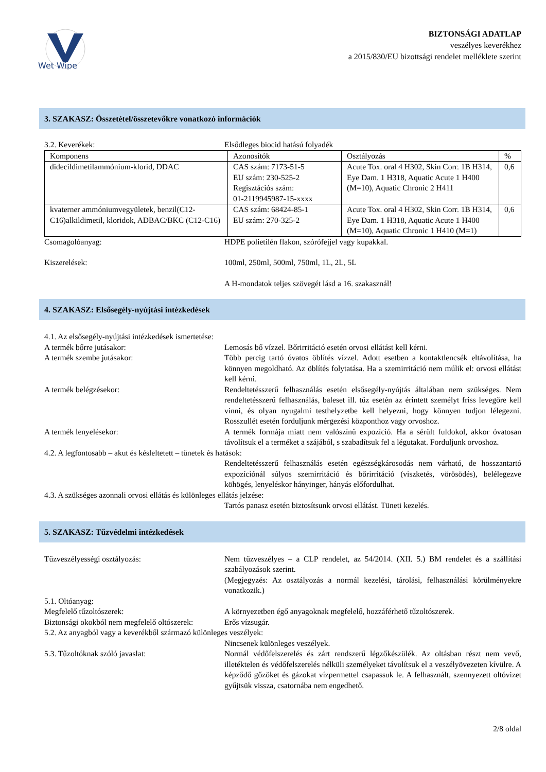Wet Wipe
BIZTONSÁGI ADATLAP
veszélyes keverékhez
a 2015/830/EU bizottsági rendelet melléklete szerint
3. SZAKASZ: Összetétel/összetevőkre vonatkozó információk
3.2. Keverékek: Elsődleges biocid hatású folyadék
| Komponens | Azonosítók | Osztályozás | % |
| didecildimetilammónium-klorid, DDAC | CAS szám: 7173-51-5 EU szám: 230-525-2 Regisztációs szám: 01-2119945987-15-xxxx | Acute Tox. oral 4 H302, Skin Corr. 1B H314, Eye Dam. 1 H318, Aquatic Acute 1 H400 (M=10), Aquatic Chronic 2 H411 | 0,6 |
| kvaterner ammóniumvegyületek, benzil(C12-C16)alkildimetil, kloridok, ADBAC/BKC (C12-C16) | CAS szám: 68424-85-1 EU szám: 270-325-2 | Acute Tox. oral 4 H302, Skin Corr. 1B H314, Eye Dam. 1 H318, Aquatic Acute 1 H400 (M=10), Aquatic Chronic 1 H410 (M=1) | 0,6 |
Csomagolóanyag: HDPE polietilén flakon, szórófejjel vagy kupakkal.
Kiszerelések: 100ml, 250ml, 500ml, 750ml, 1L, 2L, 5L
A H-mondatok teljes szövegét lásd a 16. szakasznál!
4. SZAKASZ: Elsősegély-nyújtási intézkedések
4.1. Az elsősegély-nyújtási intézkedések ismertetése:
A termék bőrre jutásakor: Lemosás bő vízzel. Bőrirritáció esetén orvosi ellátást kell kérni.
A termék szembe jutásakor: Több percig tartó óvatos öblítés vízzel. Adott esetben a kontaktlencsék eltávolítása, ha könnyen megoldható. Az öblítés folytatása. Ha a szemirritáció nem múlik el: orvosi ellátást kell kérni.
A termék belégzésekor: Rendeltetésszerű felhasználás esetén elsősegély-nyújtás általában nem szükséges. Nem rendeltetésszerű felhasználás, baleset ill. tűz esetén az érintett személyt friss levegőre kell vinni, és olyan nyugalmi testhelyzetbe kell helyezni, hogy könnyen tudjon lélegezni. Rosszullét esetén forduljunk mérgezési központhoz vagy orvoshoz.
A termék lenyelésekor: A termék formája miatt nem valószínű expozíció. Ha a sérült fuldokol, akkor óvatosan távolítsuk el a terméket a szájából, s szabadítsuk fel a légutakat. Forduljunk orvoshoz.
4.2. A legfontosabb – akut és késleltetett – tünetek és hatások:
Rendeltetésszerű felhasználás esetén egészségkárosodás nem várható, de hosszantartó expozíciónál súlyos szemirritáció és bőrirritáció (viszketés, vörösödés), belélegezve köhögés, lenyeléskor hányinger, hányás előfordulhat.
4.3. A szükséges azonnali orvosi ellátás és különleges ellátás jelzése:
Tartós panasz esetén biztosítsunk orvosi ellátást. Tüneti kezelés.
5. SZAKASZ: Tűzvédelmi intézkedések
Tűzveszélyességi osztályozás: Nem tűzveszélyes – a CLP rendelet, az 54/2014. (XII. 5.) BM rendelet és a szállítási szabályozások szerint.
(Megjegyzés: Az osztályozás a normál kezelési, tárolási, felhasználási körülményekre vonatkozik.)
5.1. Oltóanyag:
Megfelelő tűzoltószerek: A környezetben égő anyagoknak megfelelő, hozzáférhető tűzoltószerek.
Biztonsági okokból nem megfelelő oltószerek:
Erős vízsugár.
5.2. Az anyagból vagy a keverékből származó különleges veszélyek:
Nincsenek különleges veszélyek.
5.3. Tűzoltóknak szóló javaslat: Normál védőfelszerelés és zárt rendszerű légzőkészülék. Az oltásban részt nem vevő, illetéktelen és védőfelszerelés nélküli személyeket távolítsuk el a veszélyövezeten kívülre. A képződő gőzöket és gázokat vízpermettel csapassuk le. A felhasznált, szennyezett oltóvizet gyűjtsük vissza, csatornába nem engedhető.
2/8 oldal